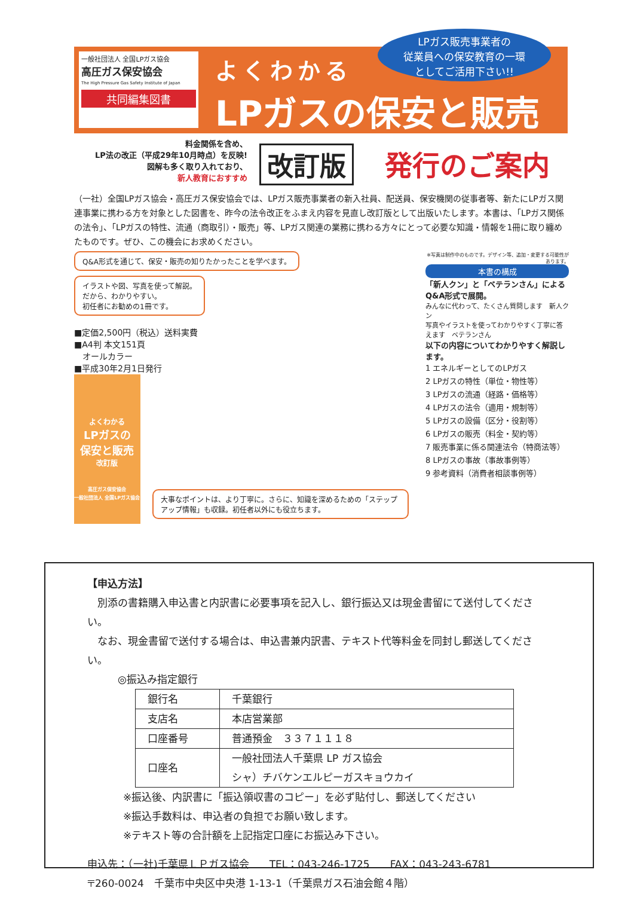一般社団法人 全国LPガス協会
高圧ガス保安協会
The High Pressure Gas Safety Institute of Japan
共同編集図書
よくわかる
LPガスの保安と販売
LPガス販売事業者の
従業員への保安教育の一環
としてご活用下さい!!
料金関係を含め、
LP法の改正（平成29年10月時点）を反映!
図解も多く取り入れており、
新人教育におすすめ
改訂版 発行のご案内
（一社）全国LPガス協会・高圧ガス保安協会では、LPガス販売事業者の新入社員、配送員、保安機関の従事者等、新たにLPガス関連事業に携わる方を対象とした図書を、昨今の法令改正をふまえ内容を見直し改訂版として出版いたします。本書は、「LPガス関係の法令」、「LPガスの特性、流通（商取引）・販売」等、LPガス関連の業務に携わる方々にとって必要な知識・情報を1冊に取り纏めたものです。ぜひ、この機会にお求めください。
Q&A形式を通じて、保安・販売の知りたかったことを学べます。
イラストや図、写真を使って解説。
だから、わかりやすい。
初任者にお勧めの1冊です。
■定価2,500円（税込）送料実費
■A4判 本文151頁
　オールカラー
■平成30年2月1日発行
よくわかる
LPガスの
保安と販売
改訂版
高圧ガス保安協会
一般社団法人 全国LPガス協会
大事なポイントは、より丁寧に。さらに、知識を深めるための「ステップアップ情報」も収録。初任者以外にも役立ちます。
※写真は制作中のものです。デザイン等、追加・変更する可能性があります。
本書の構成
「新人クン」と「ベテランさん」による Q&A形式で展開。
みんなに代わって、たくさん質問します　新人クン
写真やイラストを使ってわかりやすく丁寧に答えます　ベテランさん
以下の内容についてわかりやすく解説します。
1 エネルギーとしてのLPガス
2 LPガスの特性（単位・物性等）
3 LPガスの流通（経路・価格等）
4 LPガスの法令（適用・規制等）
5 LPガスの設備（区分・役割等）
6 LPガスの販売（料金・契約等）
7 販売事業に係る関連法令（特商法等）
8 LPガスの事故（事故事例等）
9 参考資料（消費者相談事例等）
【申込方法】
　別添の書籍購入申込書と内訳書に必要事項を記入し、銀行振込又は現金書留にて送付してください。
　なお、現金書留で送付する場合は、申込書兼内訳書、テキスト代等料金を同封し郵送してください。
　　　◎振込み指定銀行
| 銀行名 | 千葉銀行 |
| 支店名 | 本店営業部 |
| 口座番号 | 普通預金 ３３７１１１８ |
| 口座名 | 一般社団法人千葉県 LP ガス協会 シャ）チバケンエルピーガスキョウカイ |
※振込後、内訳書に「振込領収書のコピー」を必ず貼付し、郵送してください
※振込手数料は、申込者の負担でお願い致します。
※テキスト等の合計額を上記指定口座にお振込み下さい。
申込先：（一社)千葉県ＬＰガス協会　　TEL：043-246-1725　　FAX：043-243-6781
〒260-0024　千葉市中央区中央港 1-13-1（千葉県ガス石油会館４階）